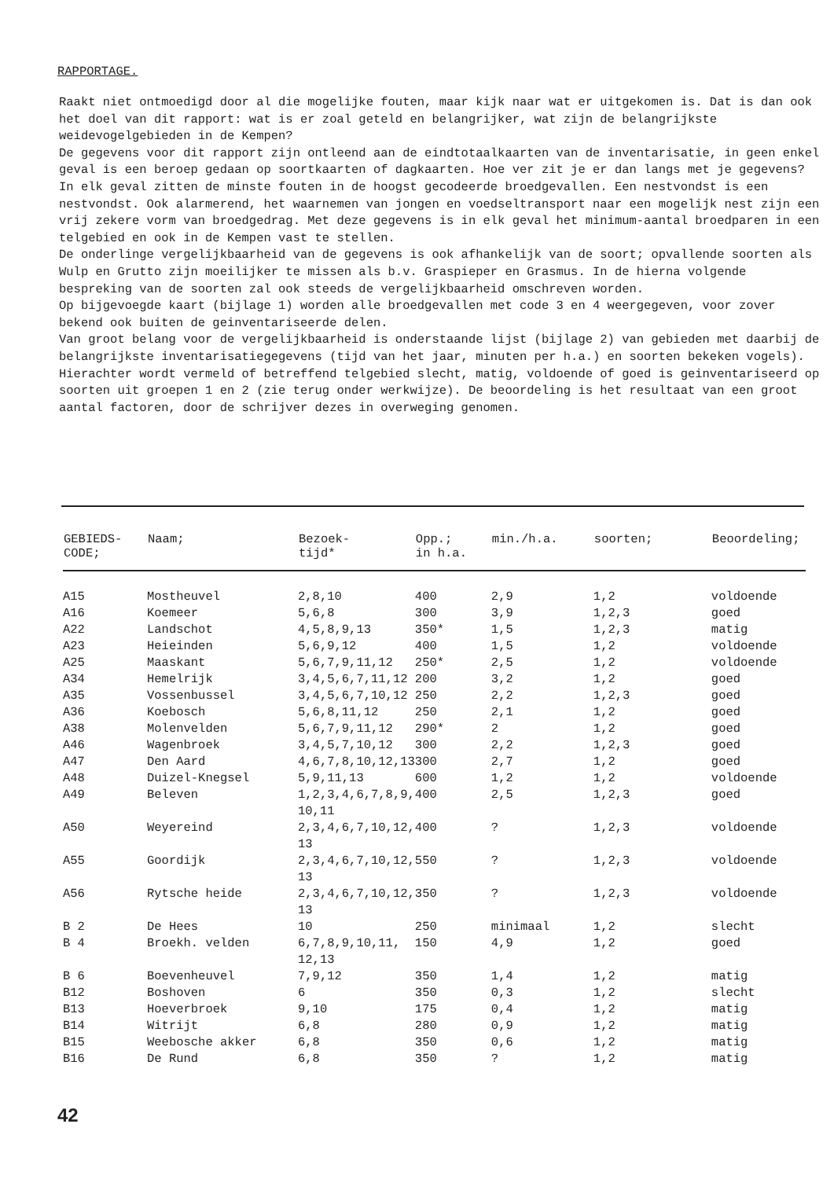RAPPORTAGE.
Raakt niet ontmoedigd door al die mogelijke fouten, maar kijk naar wat er uitgekomen is. Dat is dan ook het doel van dit rapport: wat is er zoal geteld en belangrijker, wat zijn de belangrijkste weidevogelgebieden in de Kempen?
De gegevens voor dit rapport zijn ontleend aan de eindtotaalkaarten van de inventarisatie, in geen enkel geval is een beroep gedaan op soortkaarten of dagkaarten. Hoe ver zit je er dan langs met je gegevens?
In elk geval zitten de minste fouten in de hoogst gecodeerde broedgevallen. Een nestvondst is een nestvondst. Ook alarmerend, het waarnemen van jongen en voedseltransport naar een mogelijk nest zijn een vrij zekere vorm van broedgedrag. Met deze gegevens is in elk geval het minimum-aantal broedparen in een telgebied en ook in de Kempen vast te stellen.
De onderlinge vergelijkbaarheid van de gegevens is ook afhankelijk van de soort; opvallende soorten als Wulp en Grutto zijn moeilijker te missen als b.v. Graspieper en Grasmus. In de hierna volgende bespreking van de soorten zal ook steeds de vergelijkbaarheid omschreven worden.
Op bijgevoegde kaart (bijlage 1) worden alle broedgevallen met code 3 en 4 weergegeven, voor zover bekend ook buiten de geinventariseerde delen.
Van groot belang voor de vergelijkbaarheid is onderstaande lijst (bijlage 2) van gebieden met daarbij de belangrijkste inventarisatiegegevens (tijd van het jaar, minuten per h.a.) en soorten bekeken vogels). Hierachter wordt vermeld of betreffend telgebied slecht, matig, voldoende of goed is geinventariseerd op soorten uit groepen 1 en 2 (zie terug onder werkwijze). De beoordeling is het resultaat van een groot aantal factoren, door de schrijver dezes in overweging genomen.
| GEBIEDS- CODE; | Naam; | Bezoek- tijd* | Opp.; in h.a. | min./h.a. | soorten; | Beoordeling; |
| --- | --- | --- | --- | --- | --- | --- |
| A15 | Mostheuvel | 2,8,10 | 400 | 2,9 | 1,2 | voldoende |
| A16 | Koemeer | 5,6,8 | 300 | 3,9 | 1,2,3 | goed |
| A22 | Landschot | 4,5,8,9,13 | 350* | 1,5 | 1,2,3 | matig |
| A23 | Heieinden | 5,6,9,12 | 400 | 1,5 | 1,2 | voldoende |
| A25 | Maaskant | 5,6,7,9,11,12 | 250* | 2,5 | 1,2 | voldoende |
| A34 | Hemelrijk | 3,4,5,6,7,11,12 | 200 | 3,2 | 1,2 | goed |
| A35 | Vossenbussel | 3,4,5,6,7,10,12 | 250 | 2,2 | 1,2,3 | goed |
| A36 | Koebosch | 5,6,8,11,12 | 250 | 2,1 | 1,2 | goed |
| A38 | Molenvelden | 5,6,7,9,11,12 | 290* | 2 | 1,2 | goed |
| A46 | Wagenbroek | 3,4,5,7,10,12 | 300 | 2,2 | 1,2,3 | goed |
| A47 | Den Aard | 4,6,7,8,10,12,13 | 300 | 2,7 | 1,2 | goed |
| A48 | Duizel-Knegsel | 5,9,11,13 | 600 | 1,2 | 1,2 | voldoende |
| A49 | Beleven | 1,2,3,4,6,7,8,9, 10,11 | 400 | 2,5 | 1,2,3 | goed |
| A50 | Weyereind | 2,3,4,6,7,10,12, 13 | 400 | ? | 1,2,3 | voldoende |
| A55 | Goordijk | 2,3,4,6,7,10,12, 13 | 550 | ? | 1,2,3 | voldoende |
| A56 | Rytsche heide | 2,3,4,6,7,10,12, 13 | 350 | ? | 1,2,3 | voldoende |
| B 2 | De Hees | 10 | 250 | minimaal | 1,2 | slecht |
| B 4 | Broekh. velden | 6,7,8,9,10,11, 12,13 | 150 | 4,9 | 1,2 | goed |
| B 6 | Boevenheuvel | 7,9,12 | 350 | 1,4 | 1,2 | matig |
| B12 | Boshoven | 6 | 350 | 0,3 | 1,2 | slecht |
| B13 | Hoeverbroek | 9,10 | 175 | 0,4 | 1,2 | matig |
| B14 | Witrijt | 6,8 | 280 | 0,9 | 1,2 | matig |
| B15 | Weebosche akker | 6,8 | 350 | 0,6 | 1,2 | matig |
| B16 | De Rund | 6,8 | 350 | ? | 1,2 | matig |
42